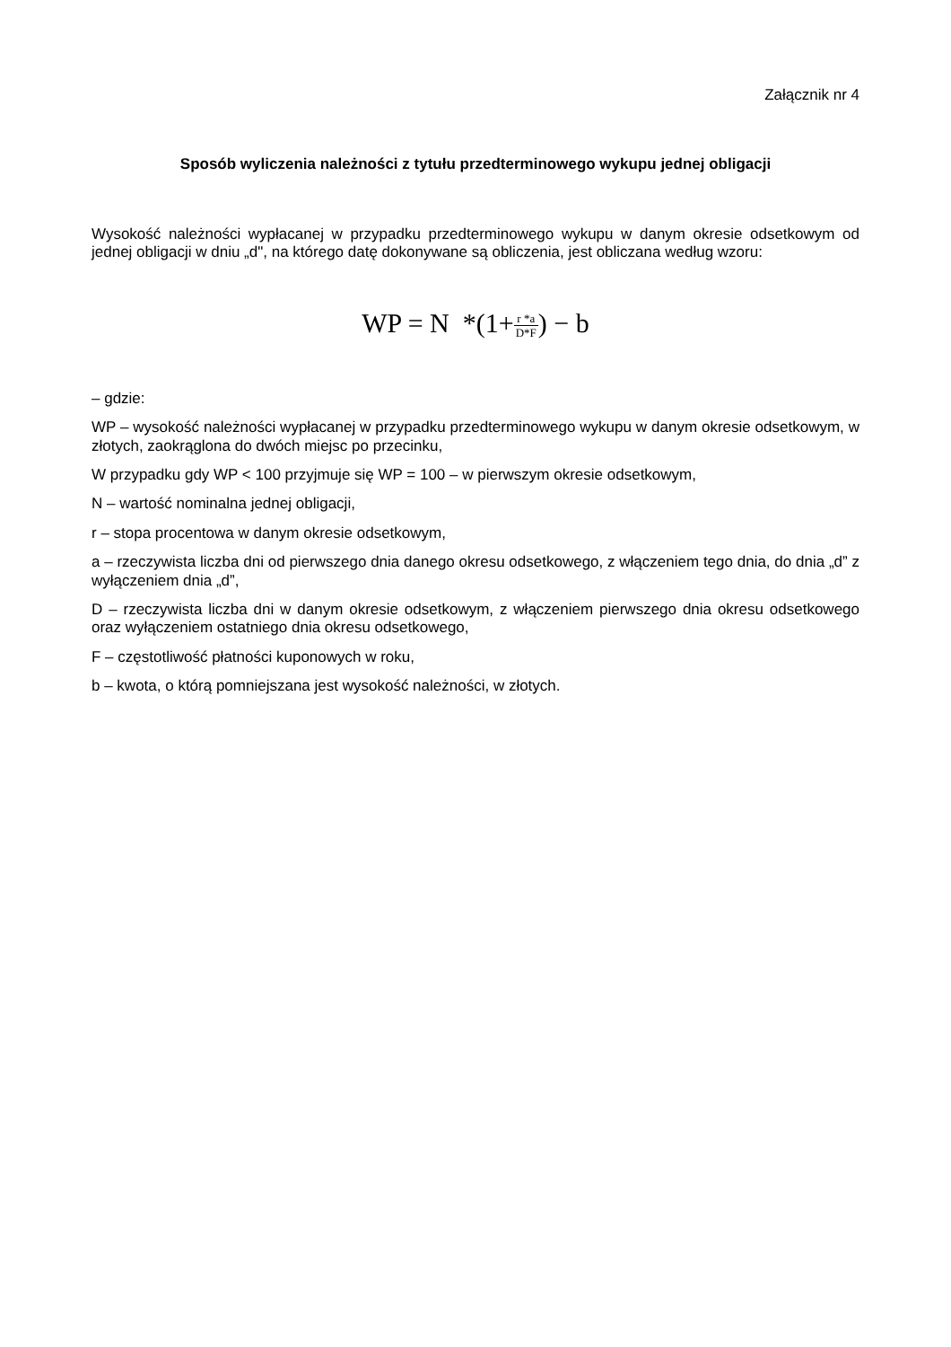Załącznik nr 4
Sposób wyliczenia należności z tytułu przedterminowego wykupu jednej obligacji
Wysokość należności wypłacanej w przypadku przedterminowego wykupu w danym okresie odsetkowym od jednej obligacji w dniu „d", na którego datę dokonywane są obliczenia, jest obliczana według wzoru:
WP = N *(1+r *a D*F) − b
– gdzie:
WP – wysokość należności wypłacanej w przypadku przedterminowego wykupu w danym okresie odsetkowym, w złotych, zaokrąglona do dwóch miejsc po przecinku,
W przypadku gdy WP < 100 przyjmuje się WP = 100 – w pierwszym okresie odsetkowym,
N – wartość nominalna jednej obligacji,
r – stopa procentowa w danym okresie odsetkowym,
a – rzeczywista liczba dni od pierwszego dnia danego okresu odsetkowego, z włączeniem tego dnia, do dnia „d” z wyłączeniem dnia „d”,
D – rzeczywista liczba dni w danym okresie odsetkowym, z włączeniem pierwszego dnia okresu odsetkowego oraz wyłączeniem ostatniego dnia okresu odsetkowego,
F – częstotliwość płatności kuponowych w roku,
b – kwota, o którą pomniejszana jest wysokość należności, w złotych.